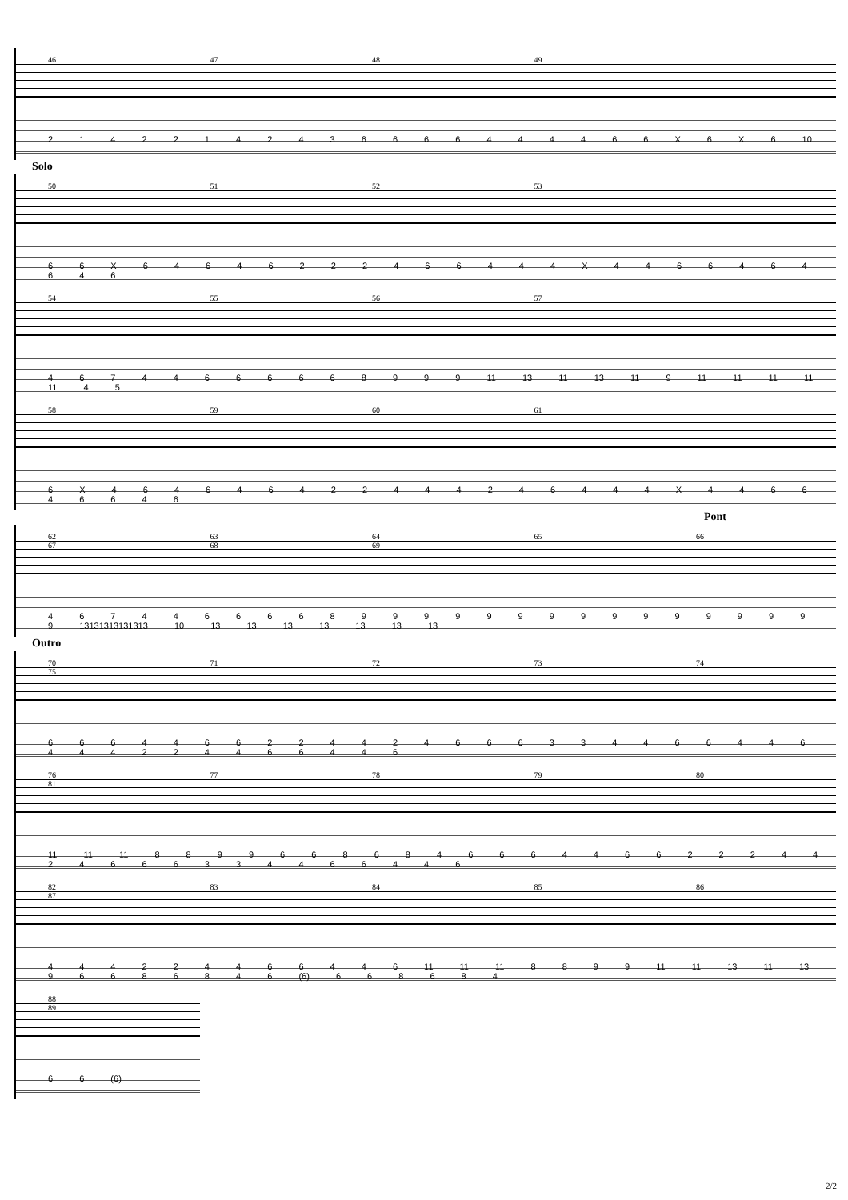46 47 48 49
2 1 4 2 2 1 4 2 4 3 6 6 6 6 4 4 4 4 6 6 X 6 X 6 10
Solo
50 51 52 53
6 6 X 6 4 6 4 6 2 2 2 4 6 6 4 4 4 X 4 4 6 6 4 6 4 6 4 6
54 55 56 57
4 6 7 4 4 6 6 6 6 6 8 9 9 9 11 13 11 13 11 9 11 11 11 11 11 4 5
58 59 60 61
6 X 4 6 4 6 4 6 4 2 2 4 4 4 2 4 6 4 4 4 X 4 4 6 6 4 6 6 4 6
Pont
62 63 64 65 66 67 68 69
4 6 7 4 4 6 6 6 6 8 9 9 9 9 9 9 9 9 9 9 9 9 9 9 9 9 13131313131313 10 13 13 13 13 13 13 13
Outro
70 71 72 73 74 75
6 6 6 4 4 6 6 2 2 4 4 2 4 6 6 6 3 3 4 4 6 6 4 4 6 4 4 4 2 2 4 4 6 6 4 4 6
76 77 78 79 80 81
11 11 11 8 8 9 9 6 6 8 6 8 4 6 6 6 4 4 6 6 2 2 2 4 4 2 4 6 6 6 3 3 4 4 6 6 4 4 6
82 83 84 85 86 87
4 4 4 2 2 4 4 6 6 4 4 6 11 11 11 8 8 9 9 11 11 13 11 13 9 6 6 8 6 8 4 6 (6) 6 6 8 6 8 4
88 89
6 6 (6)
2/2